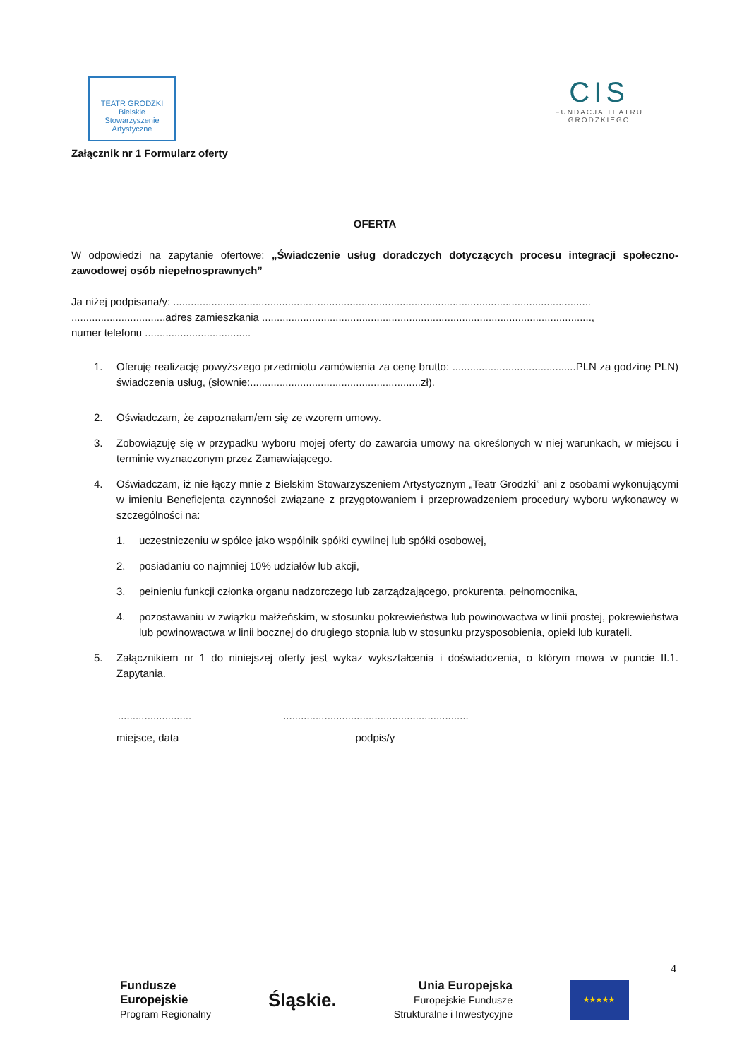TEATR GRODZKI
Bielskie Stowarzyszenie Artystyczne
CIS
FUNDACJA TEATRU
GRODZKIEGO
Załącznik nr 1 Formularz oferty
OFERTA
W odpowiedzi na zapytanie ofertowe: „Świadczenie usług doradczych dotyczących procesu integracji społeczno-zawodowej osób niepełnosprawnych”
Ja niżej podpisana/y: ..............................................................................................................................................
................................adres zamieszkania ................................................................................................................,
numer telefonu ....................................
1. Oferuję realizację powyższego przedmiotu zamówienia za cenę brutto: ..........................................PLN za godzinę PLN) świadczenia usług, (słownie:..........................................................zł).
2. Oświadczam, że zapoznałam/em się ze wzorem umowy.
3. Zobowiązuję się w przypadku wyboru mojej oferty do zawarcia umowy na określonych w niej warunkach, w miejscu i terminie wyznaczonym przez Zamawiającego.
4. Oświadczam, iż nie łączy mnie z Bielskim Stowarzyszeniem Artystycznym „Teatr Grodzki” ani z osobami wykonującymi w imieniu Beneficjenta czynności związane z przygotowaniem i przeprowadzeniem procedury wyboru wykonawcy w szczególności na:
1. uczestniczeniu w spółce jako wspólnik spółki cywilnej lub spółki osobowej,
2. posiadaniu co najmniej 10% udziałów lub akcji,
3. pełnieniu funkcji członka organu nadzorczego lub zarządzającego, prokurenta, pełnomocnika,
4. pozostawaniu w związku małżeńskim, w stosunku pokrewieństwa lub powinowactwa w linii prostej, pokrewieństwa lub powinowactwa w linii bocznej do drugiego stopnia lub w stosunku przysposobienia, opieki lub kurateli.
5. Załącznikiem nr 1 do niniejszej oferty jest wykaz wykształcenia i doświadczenia, o którym mowa w puncie II.1. Zapytania.
........................................................................................
miejsce, data podpis/y
4
Fundusze
Europejskie
Program Regionalny Śląskie. Unia Europejska
Europejskie Fundusze
Strukturalne i Inwestycyjne
★★★★★